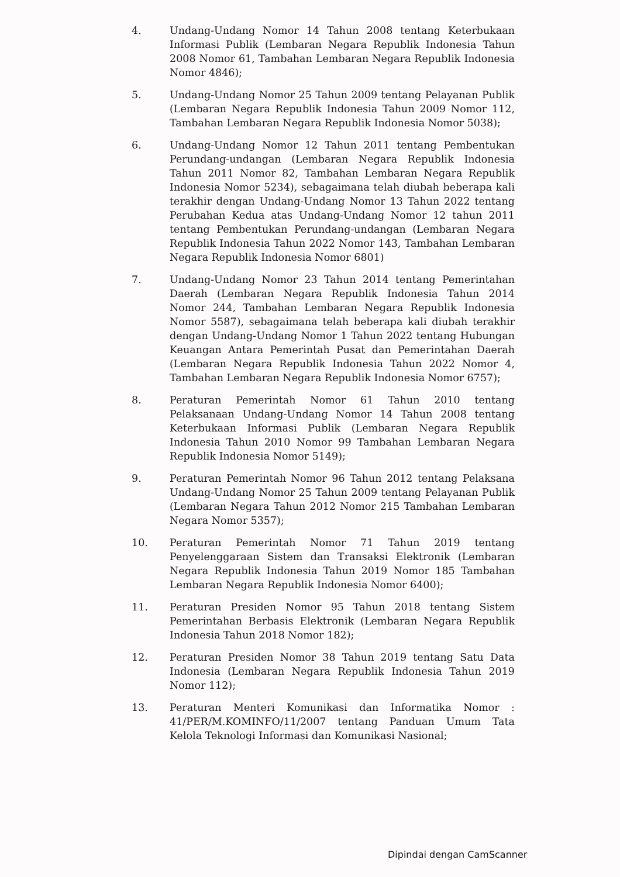4. Undang-Undang Nomor 14 Tahun 2008 tentang Keterbukaan Informasi Publik (Lembaran Negara Republik Indonesia Tahun 2008 Nomor 61, Tambahan Lembaran Negara Republik Indonesia Nomor 4846);
5. Undang-Undang Nomor 25 Tahun 2009 tentang Pelayanan Publik (Lembaran Negara Republik Indonesia Tahun 2009 Nomor 112, Tambahan Lembaran Negara Republik Indonesia Nomor 5038);
6. Undang-Undang Nomor 12 Tahun 2011 tentang Pembentukan Perundang-undangan (Lembaran Negara Republik Indonesia Tahun 2011 Nomor 82, Tambahan Lembaran Negara Republik Indonesia Nomor 5234), sebagaimana telah diubah beberapa kali terakhir dengan Undang-Undang Nomor 13 Tahun 2022 tentang Perubahan Kedua atas Undang-Undang Nomor 12 tahun 2011 tentang Pembentukan Perundang-undangan (Lembaran Negara Republik Indonesia Tahun 2022 Nomor 143, Tambahan Lembaran Negara Republik Indonesia Nomor 6801)
7. Undang-Undang Nomor 23 Tahun 2014 tentang Pemerintahan Daerah (Lembaran Negara Republik Indonesia Tahun 2014 Nomor 244, Tambahan Lembaran Negara Republik Indonesia Nomor 5587), sebagaimana telah beberapa kali diubah terakhir dengan Undang-Undang Nomor 1 Tahun 2022 tentang Hubungan Keuangan Antara Pemerintah Pusat dan Pemerintahan Daerah (Lembaran Negara Republik Indonesia Tahun 2022 Nomor 4, Tambahan Lembaran Negara Republik Indonesia Nomor 6757);
8. Peraturan Pemerintah Nomor 61 Tahun 2010 tentang Pelaksanaan Undang-Undang Nomor 14 Tahun 2008 tentang Keterbukaan Informasi Publik (Lembaran Negara Republik Indonesia Tahun 2010 Nomor 99 Tambahan Lembaran Negara Republik Indonesia Nomor 5149);
9. Peraturan Pemerintah Nomor 96 Tahun 2012 tentang Pelaksana Undang-Undang Nomor 25 Tahun 2009 tentang Pelayanan Publik (Lembaran Negara Tahun 2012 Nomor 215 Tambahan Lembaran Negara Nomor 5357);
10. Peraturan Pemerintah Nomor 71 Tahun 2019 tentang Penyelenggaraan Sistem dan Transaksi Elektronik (Lembaran Negara Republik Indonesia Tahun 2019 Nomor 185 Tambahan Lembaran Negara Republik Indonesia Nomor 6400);
11. Peraturan Presiden Nomor 95 Tahun 2018 tentang Sistem Pemerintahan Berbasis Elektronik (Lembaran Negara Republik Indonesia Tahun 2018 Nomor 182);
12. Peraturan Presiden Nomor 38 Tahun 2019 tentang Satu Data Indonesia (Lembaran Negara Republik Indonesia Tahun 2019 Nomor 112);
13. Peraturan Menteri Komunikasi dan Informatika Nomor : 41/PER/M.KOMINFO/11/2007 tentang Panduan Umum Tata Kelola Teknologi Informasi dan Komunikasi Nasional;
Dipindai dengan CamScanner